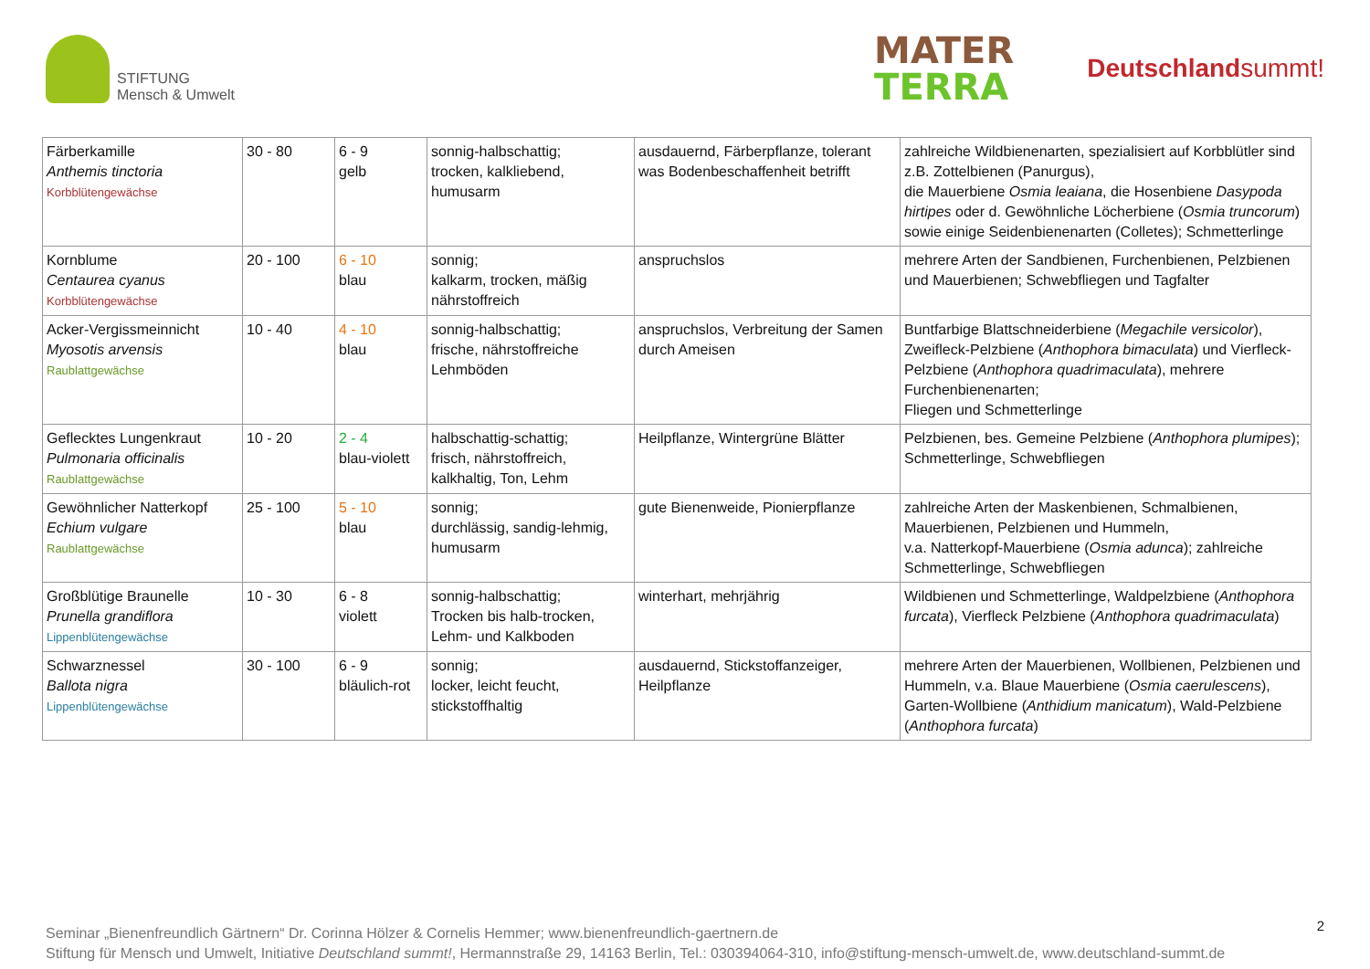STIFTUNG
Mensch & Umwelt
MATER
TERRA
Deutschlandsummt!
| Färberkamille Anthemis tinctoria Korbblütengewächse | 30 - 80 | 6 - 9 gelb | sonnig-halbschattig; trocken, kalkliebend, humusarm | ausdauernd, Färberpflanze, tolerant was Bodenbeschaffenheit betrifft | zahlreiche Wildbienenarten, spezialisiert auf Korbblütler sind z.B. Zottelbienen (Panurgus), die Mauerbiene Osmia leaiana , die Hosenbiene Dasypoda hirtipes oder d. Gewöhnliche Löcherbiene ( Osmia truncorum ) sowie einige Seidenbienenarten (Colletes); Schmetterlinge |
| Kornblume Centaurea cyanus Korbblütengewächse | 20 - 100 | 6 - 10 blau | sonnig; kalkarm, trocken, mäßig nährstoffreich | anspruchslos | mehrere Arten der Sandbienen, Furchenbienen, Pelzbienen und Mauerbienen; Schwebfliegen und Tagfalter |
| Acker-Vergissmeinnicht Myosotis arvensis Raublattgewächse | 10 - 40 | 4 - 10 blau | sonnig-halbschattig; frische, nährstoffreiche Lehmböden | anspruchslos, Verbreitung der Samen durch Ameisen | Buntfarbige Blattschneiderbiene ( Megachile versicolor ), Zweifleck-Pelzbiene ( Anthophora bimaculata ) und Vierfleck-Pelzbiene ( Anthophora quadrimaculata ), mehrere Furchenbienenarten; Fliegen und Schmetterlinge |
| Geflecktes Lungenkraut Pulmonaria officinalis Raublattgewächse | 10 - 20 | 2 - 4 blau-violett | halbschattig-schattig; frisch, nährstoffreich, kalkhaltig, Ton, Lehm | Heilpflanze, Wintergrüne Blätter | Pelzbienen, bes. Gemeine Pelzbiene ( Anthophora plumipes ); Schmetterlinge, Schwebfliegen |
| Gewöhnlicher Natterkopf Echium vulgare Raublattgewächse | 25 - 100 | 5 - 10 blau | sonnig; durchlässig, sandig-lehmig, humusarm | gute Bienenweide, Pionierpflanze | zahlreiche Arten der Maskenbienen, Schmalbienen, Mauerbienen, Pelzbienen und Hummeln, v.a. Natterkopf-Mauerbiene ( Osmia adunca ); zahlreiche Schmetterlinge, Schwebfliegen |
| Großblütige Braunelle Prunella grandiflora Lippenblütengewächse | 10 - 30 | 6 - 8 violett | sonnig-halbschattig; Trocken bis halb-trocken, Lehm- und Kalkboden | winterhart, mehrjährig | Wildbienen und Schmetterlinge, Waldpelzbiene ( Anthophora furcata ), Vierfleck Pelzbiene ( Anthophora quadrimaculata ) |
| Schwarznessel Ballota nigra Lippenblütengewächse | 30 - 100 | 6 - 9 bläulich-rot | sonnig; locker, leicht feucht, stickstoffhaltig | ausdauernd, Stickstoffanzeiger, Heilpflanze | mehrere Arten der Mauerbienen, Wollbienen, Pelzbienen und Hummeln, v.a. Blaue Mauerbiene ( Osmia caerulescens ), Garten-Wollbiene ( Anthidium manicatum ), Wald-Pelzbiene ( Anthophora furcata ) |
Seminar „Bienenfreundlich Gärtnern“ Dr. Corinna Hölzer & Cornelis Hemmer; www.bienenfreundlich-gaertnern.de
Stiftung für Mensch und Umwelt, Initiative Deutschland summt!, Hermannstraße 29, 14163 Berlin, Tel.: 030394064-310, info@stiftung-mensch-umwelt.de, www.deutschland-summt.de
2